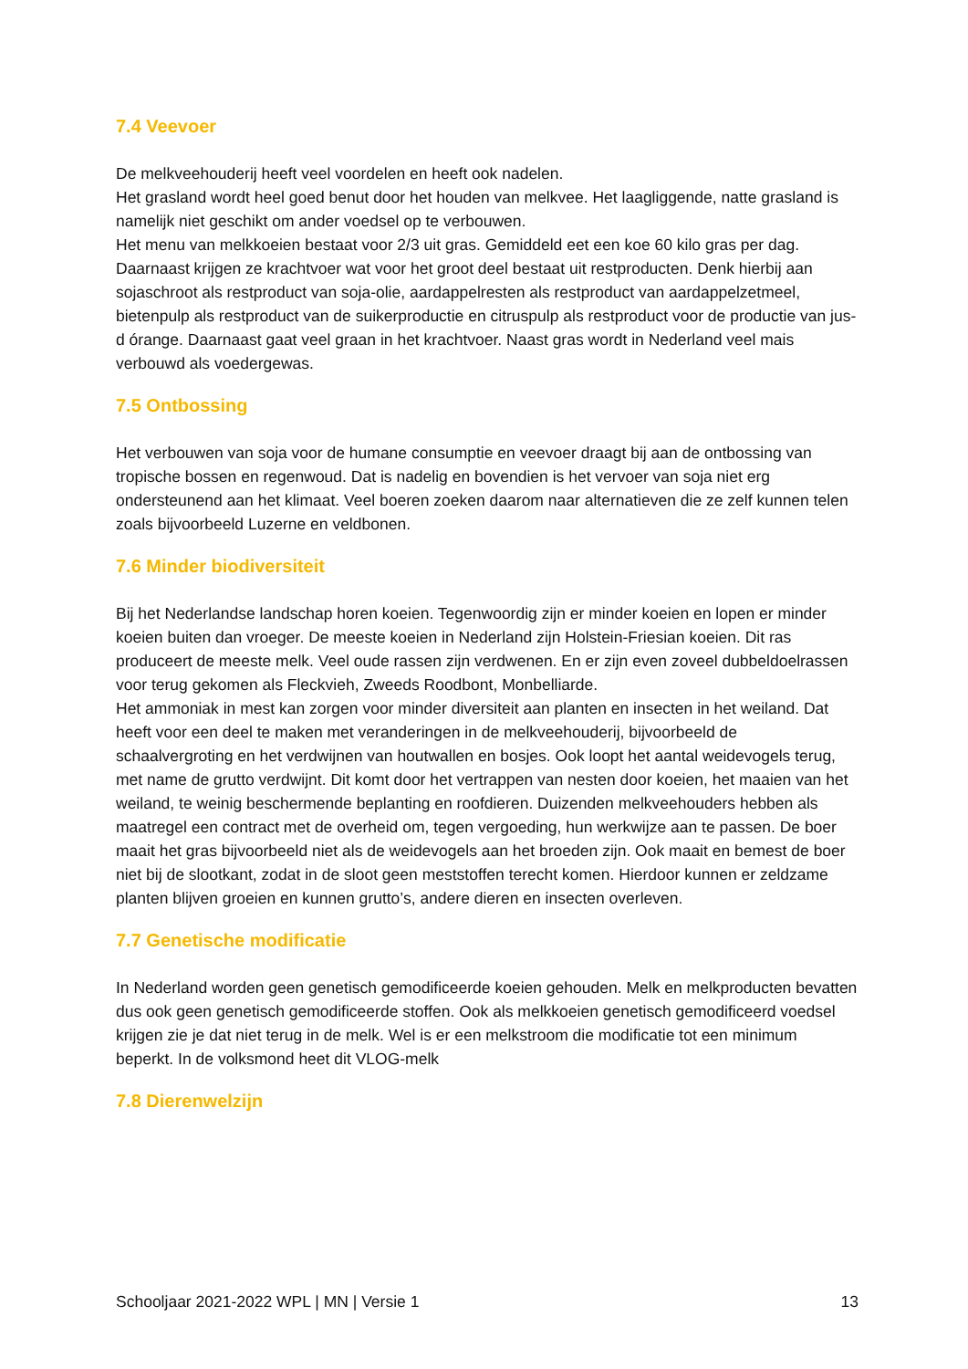7.4 Veevoer
De melkveehouderij heeft veel voordelen en heeft ook nadelen.
Het grasland wordt heel goed benut door het houden van melkvee. Het laagliggende, natte grasland is namelijk niet geschikt om ander voedsel op te verbouwen.
Het menu van melkkoeien bestaat voor 2/3 uit gras. Gemiddeld eet een koe 60 kilo gras per dag. Daarnaast krijgen ze krachtvoer wat voor het groot deel bestaat uit restproducten. Denk hierbij aan sojaschroot als restproduct van soja-olie, aardappelresten als restproduct van aardappelzetmeel, bietenpulp als restproduct van de suikerproductie en citruspulp als restproduct voor de productie van jus-d órange. Daarnaast gaat veel graan in het krachtvoer. Naast gras wordt in Nederland veel mais verbouwd als voedergewas.
7.5 Ontbossing
Het verbouwen van soja voor de humane consumptie en veevoer draagt bij aan de ontbossing van tropische bossen en regenwoud. Dat is nadelig en bovendien is het vervoer van soja niet erg ondersteunend aan het klimaat. Veel boeren zoeken daarom naar alternatieven die ze zelf kunnen telen zoals bijvoorbeeld Luzerne en veldbonen.
7.6 Minder biodiversiteit
Bij het Nederlandse landschap horen koeien. Tegenwoordig zijn er minder koeien en lopen er minder koeien buiten dan vroeger. De meeste koeien in Nederland zijn Holstein-Friesian koeien. Dit ras produceert de meeste melk. Veel oude rassen zijn verdwenen. En er zijn even zoveel dubbeldoelrassen voor terug gekomen als Fleckvieh, Zweeds Roodbont, Monbelliarde.
Het ammoniak in mest kan zorgen voor minder diversiteit aan planten en insecten in het weiland. Dat heeft voor een deel te maken met veranderingen in de melkveehouderij, bijvoorbeeld de schaalvergroting en het verdwijnen van houtwallen en bosjes. Ook loopt het aantal weidevogels terug, met name de grutto verdwijnt. Dit komt door het vertrappen van nesten door koeien, het maaien van het weiland, te weinig beschermende beplanting en roofdieren. Duizenden melkveehouders hebben als maatregel een contract met de overheid om, tegen vergoeding, hun werkwijze aan te passen. De boer maait het gras bijvoorbeeld niet als de weidevogels aan het broeden zijn. Ook maait en bemest de boer niet bij de slootkant, zodat in de sloot geen meststoffen terecht komen. Hierdoor kunnen er zeldzame planten blijven groeien en kunnen grutto’s, andere dieren en insecten overleven.
7.7 Genetische modificatie
In Nederland worden geen genetisch gemodificeerde koeien gehouden. Melk en melkproducten bevatten dus ook geen genetisch gemodificeerde stoffen. Ook als melkkoeien genetisch gemodificeerd voedsel krijgen zie je dat niet terug in de melk. Wel is er een melkstroom die modificatie tot een minimum beperkt. In de volksmond heet dit VLOG-melk
7.8 Dierenwelzijn
Schooljaar 2021-2022 WPL | MN | Versie 1 13